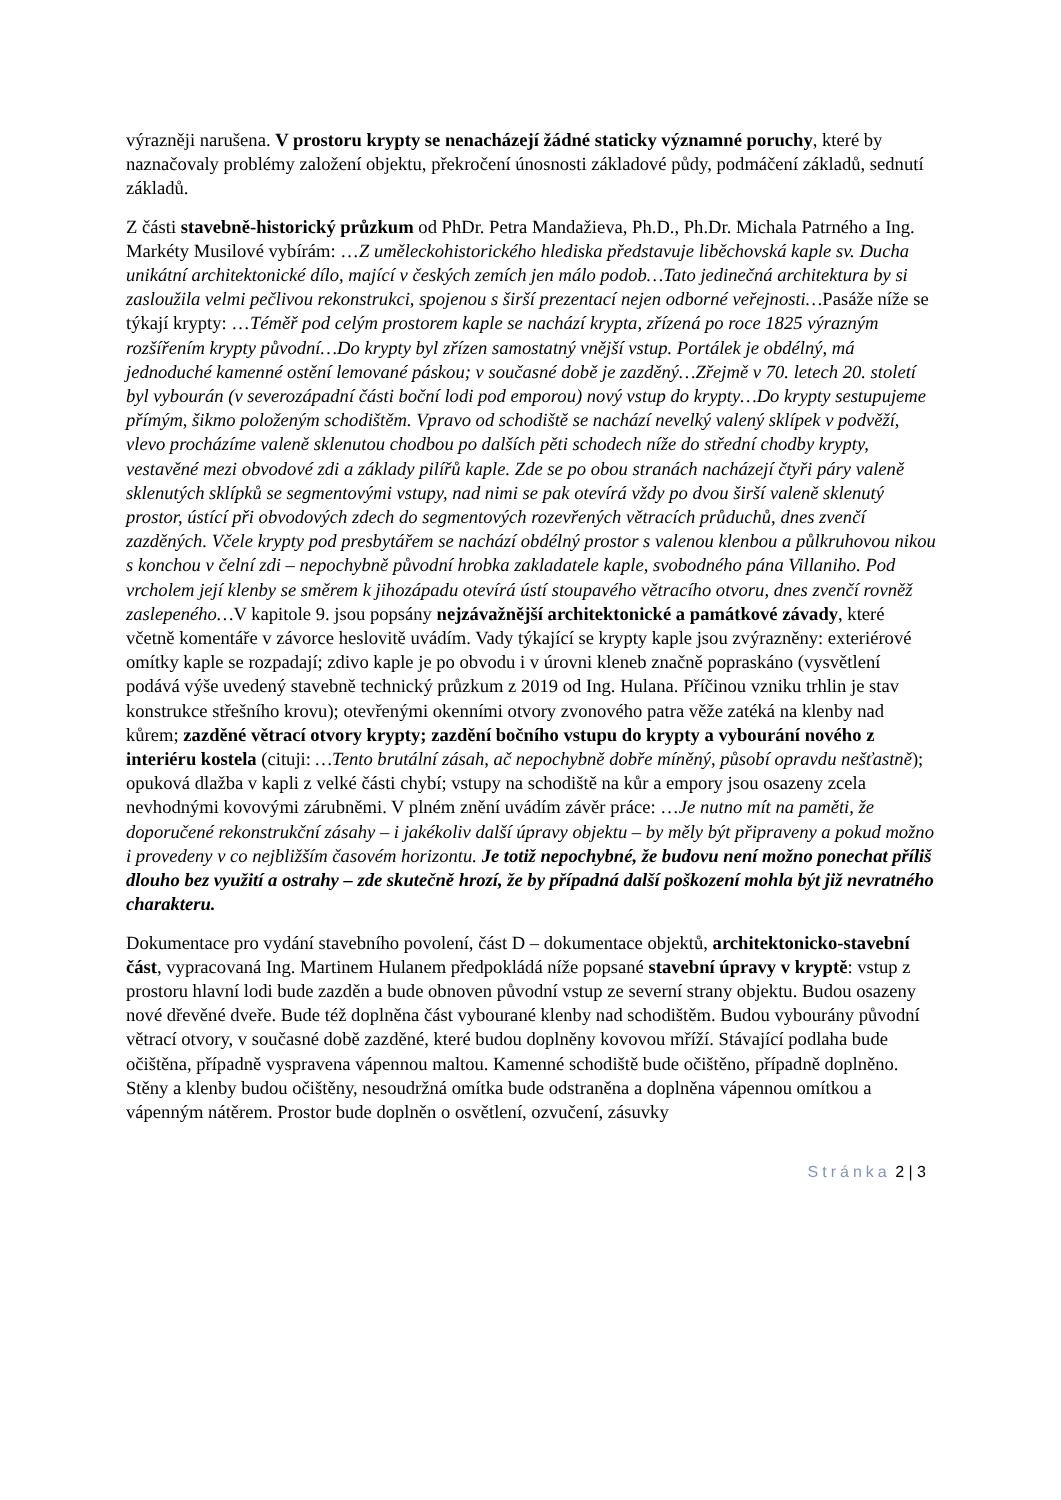výrazněji narušena. V prostoru krypty se nenacházejí žádné staticky významné poruchy, které by naznačovaly problémy založení objektu, překročení únosnosti základové půdy, podmáčení základů, sednutí základů.
Z části stavebně-historický průzkum od PhDr. Petra Mandažieva, Ph.D., Ph.Dr. Michala Patrného a Ing. Markéty Musilové vybírám: …Z uměleckohistorického hlediska představuje liběchovská kaple sv. Ducha unikátní architektonické dílo, mající v českých zemích jen málo podob…Tato jedinečná architektura by si zasloužila velmi pečlivou rekonstrukci, spojenou s širší prezentací nejen odborné veřejnosti…Pasáže níže se týkají krypty: …Téměř pod celým prostorem kaple se nachází krypta, zřízená po roce 1825 výrazným rozšířením krypty původní…Do krypty byl zřízen samostatný vnější vstup. Portálek je obdélný, má jednoduché kamenné ostění lemované páskou; v současné době je zazděný…Zřejmě v 70. letech 20. století byl vybourán (v severozápadní části boční lodi pod emporou) nový vstup do krypty…Do krypty sestupujeme přímým, šikmo položeným schodištěm. Vpravo od schodiště se nachází nevelký valený sklípek v podvěží, vlevo procházíme valeně sklenutou chodbou po dalších pěti schodech níže do střední chodby krypty, vestavěné mezi obvodové zdi a základy pilířů kaple. Zde se po obou stranách nacházejí čtyři páry valeně sklenutých sklípků se segmentovými vstupy, nad nimi se pak otevírá vždy po dvou širší valeně sklenutý prostor, ústící při obvodových zdech do segmentových rozevřených větracích průduchů, dnes zvenčí zazděných. Včele krypty pod presbytářem se nachází obdélný prostor s valenou klenbou a půlkruhovou nikou s konchou v čelní zdi – nepochybně původní hrobka zakladatele kaple, svobodného pána Villaniho. Pod vrcholem její klenby se směrem k jihozápadu otevírá ústí stoupavého větracího otvoru, dnes zvenčí rovněž zaslepeného…V kapitole 9. jsou popsány nejzávažnější architektonické a památkové závady, které včetně komentáře v závorce heslovitě uvádím. Vady týkající se krypty kaple jsou zvýrazněny: exteriérové omítky kaple se rozpadají; zdivo kaple je po obvodu i v úrovni kleneb značně popraskáno (vysvětlení podává výše uvedený stavebně technický průzkum z 2019 od Ing. Hulana. Příčinou vzniku trhlin je stav konstrukce střešního krovu); otevřenými okenními otvory zvonového patra věže zatéká na klenby nad kůrem; zazděné větrací otvory krypty; zazdění bočního vstupu do krypty a vybourání nového z interiéru kostela (cituji: …Tento brutální zásah, ač nepochybně dobře míněný, působí opravdu nešťastně); opuková dlažba v kapli z velké části chybí; vstupy na schodiště na kůr a empory jsou osazeny zcela nevhodnými kovovými zárubněmi. V plném znění uvádím závěr práce: …Je nutno mít na paměti, že doporučené rekonstrukční zásahy – i jakékoliv další úpravy objektu – by měly být připraveny a pokud možno i provedeny v co nejbližším časovém horizontu. Je totiž nepochybné, že budovu není možno ponechat příliš dlouho bez využití a ostrahy – zde skutečně hrozí, že by případná další poškození mohla být již nevratného charakteru.
Dokumentace pro vydání stavebního povolení, část D – dokumentace objektů, architektonicko-stavební část, vypracovaná Ing. Martinem Hulanem předpokládá níže popsané stavební úpravy v kryptě: vstup z prostoru hlavní lodi bude zazděn a bude obnoven původní vstup ze severní strany objektu. Budou osazeny nové dřevěné dveře. Bude též doplněna část vybourané klenby nad schodištěm. Budou vybourány původní větrací otvory, v současné době zazděné, které budou doplněny kovovou mříží. Stávající podlaha bude očištěna, případně vyspravena vápennou maltou. Kamenné schodiště bude očištěno, případně doplněno. Stěny a klenby budou očištěny, nesoudržná omítka bude odstraněna a doplněna vápennou omítkou a vápenným nátěrem. Prostor bude doplněn o osvětlení, ozvučení, zásuvky
Stránka 2 | 3